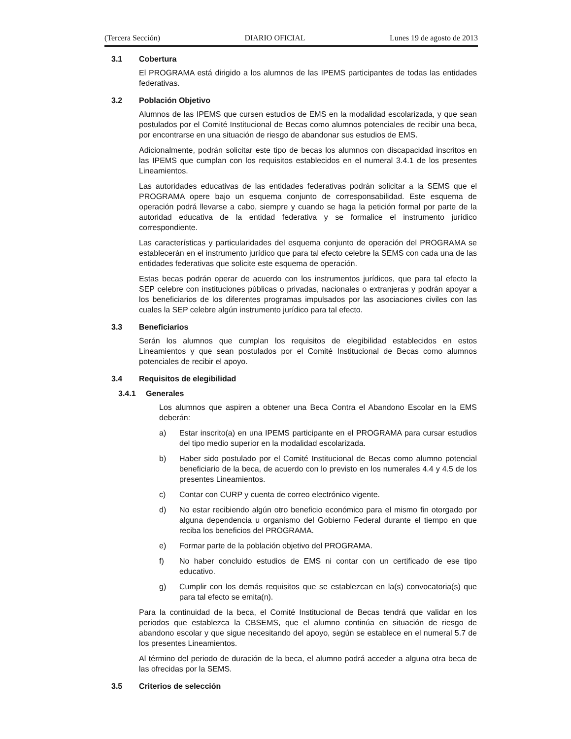(Tercera Sección) DIARIO OFICIAL Lunes 19 de agosto de 2013
3.1 Cobertura
El PROGRAMA está dirigido a los alumnos de las IPEMS participantes de todas las entidades federativas.
3.2 Población Objetivo
Alumnos de las IPEMS que cursen estudios de EMS en la modalidad escolarizada, y que sean postulados por el Comité Institucional de Becas como alumnos potenciales de recibir una beca, por encontrarse en una situación de riesgo de abandonar sus estudios de EMS.
Adicionalmente, podrán solicitar este tipo de becas los alumnos con discapacidad inscritos en las IPEMS que cumplan con los requisitos establecidos en el numeral 3.4.1 de los presentes Lineamientos.
Las autoridades educativas de las entidades federativas podrán solicitar a la SEMS que el PROGRAMA opere bajo un esquema conjunto de corresponsabilidad. Este esquema de operación podrá llevarse a cabo, siempre y cuando se haga la petición formal por parte de la autoridad educativa de la entidad federativa y se formalice el instrumento jurídico correspondiente.
Las características y particularidades del esquema conjunto de operación del PROGRAMA se establecerán en el instrumento jurídico que para tal efecto celebre la SEMS con cada una de las entidades federativas que solicite este esquema de operación.
Estas becas podrán operar de acuerdo con los instrumentos jurídicos, que para tal efecto la SEP celebre con instituciones públicas o privadas, nacionales o extranjeras y podrán apoyar a los beneficiarios de los diferentes programas impulsados por las asociaciones civiles con las cuales la SEP celebre algún instrumento jurídico para tal efecto.
3.3 Beneficiarios
Serán los alumnos que cumplan los requisitos de elegibilidad establecidos en estos Lineamientos y que sean postulados por el Comité Institucional de Becas como alumnos potenciales de recibir el apoyo.
3.4 Requisitos de elegibilidad
3.4.1 Generales
Los alumnos que aspiren a obtener una Beca Contra el Abandono Escolar en la EMS deberán:
a) Estar inscrito(a) en una IPEMS participante en el PROGRAMA para cursar estudios del tipo medio superior en la modalidad escolarizada.
b) Haber sido postulado por el Comité Institucional de Becas como alumno potencial beneficiario de la beca, de acuerdo con lo previsto en los numerales 4.4 y 4.5 de los presentes Lineamientos.
c) Contar con CURP y cuenta de correo electrónico vigente.
d) No estar recibiendo algún otro beneficio económico para el mismo fin otorgado por alguna dependencia u organismo del Gobierno Federal durante el tiempo en que reciba los beneficios del PROGRAMA.
e) Formar parte de la población objetivo del PROGRAMA.
f) No haber concluido estudios de EMS ni contar con un certificado de ese tipo educativo.
g) Cumplir con los demás requisitos que se establezcan en la(s) convocatoria(s) que para tal efecto se emita(n).
Para la continuidad de la beca, el Comité Institucional de Becas tendrá que validar en los periodos que establezca la CBSEMS, que el alumno continúa en situación de riesgo de abandono escolar y que sigue necesitando del apoyo, según se establece en el numeral 5.7 de los presentes Lineamientos.
Al término del periodo de duración de la beca, el alumno podrá acceder a alguna otra beca de las ofrecidas por la SEMS.
3.5 Criterios de selección